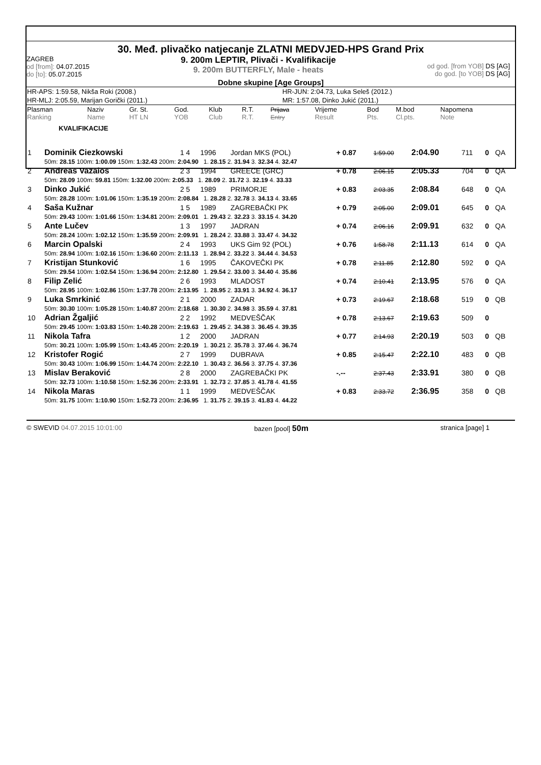30. Međ. plivačko natjecanje ZLATNI MEDVJED-HPS Grand Prix
ZAGREB
od [from]: 04.07.2015
do [to]: 05.07.2015
9. 200m LEPTIR, Plivači - Kvalifikacije
9. 200m BUTTERFLY, Male - heats
od god. [from YOB] DS [AG]
do god. [to YOB] DS [AG]
Dobne skupine [Age Groups]
| HR-APS: 1:59.58, Nikša Roki (2008.) | HR-JUN: 2:04.73, Luka Seleš (2012.) |
| HR-MLJ: 2:05.59, Marijan Gorički (2011.) | MR: 1:57.08, Dinko Jukić (2011.) |
| Plasman Ranking | Naziv Name | Gr. St. HT LN | God. YOB | Klub Club | R.T. R.T. | Prijava Entry | Vrijeme Result | Bod Pts. | M.bod Cl.pts. | Napomena Note |
KVALIFIKACIJE
| 1 | Dominik Ciezkowski | 1 4 | 1996 | Jordan MKS (POL) | + 0.87 | 1:59.00 | 2:04.90 | 711 | 0 | QA |
| | 50m: 28.15 100m: 1:00.09 150m: 1:32.43 200m: 2:04.90 1. 28.15 2. 31.94 3. 32.34 4. 32.47 | | | | | | | | | |
| 2 | Andreas Vazaios | 2 3 | 1994 | GREECE (GRC) | + 0.78 | 2:06.15 | 2:05.33 | 704 | 0 | QA |
| | 50m: 28.09 100m: 59.81 150m: 1:32.00 200m: 2:05.33 1. 28.09 2. 31.72 3. 32.19 4. 33.33 | | | | | | | | | |
| 3 | Dinko Jukić | 2 5 | 1989 | PRIMORJE | + 0.83 | 2:03.35 | 2:08.84 | 648 | 0 | QA |
| | 50m: 28.28 100m: 1:01.06 150m: 1:35.19 200m: 2:08.84 1. 28.28 2. 32.78 3. 34.13 4. 33.65 | | | | | | | | | |
| 4 | Saša Kužnar | 1 5 | 1989 | ZAGREBAČKI PK | + 0.79 | 2:05.00 | 2:09.01 | 645 | 0 | QA |
| | 50m: 29.43 100m: 1:01.66 150m: 1:34.81 200m: 2:09.01 1. 29.43 2. 32.23 3. 33.15 4. 34.20 | | | | | | | | | |
| 5 | Ante Lučev | 1 3 | 1997 | JADRAN | + 0.74 | 2:06.16 | 2:09.91 | 632 | 0 | QA |
| | 50m: 28.24 100m: 1:02.12 150m: 1:35.59 200m: 2:09.91 1. 28.24 2. 33.88 3. 33.47 4. 34.32 | | | | | | | | | |
| 6 | Marcin Opalski | 2 4 | 1993 | UKS Gim 92 (POL) | + 0.76 | 1:58.78 | 2:11.13 | 614 | 0 | QA |
| | 50m: 28.94 100m: 1:02.16 150m: 1:36.60 200m: 2:11.13 1. 28.94 2. 33.22 3. 34.44 4. 34.53 | | | | | | | | | |
| 7 | Kristijan Stunković | 1 6 | 1995 | ČAKOVEČKI PK | + 0.78 | 2:11.85 | 2:12.80 | 592 | 0 | QA |
| | 50m: 29.54 100m: 1:02.54 150m: 1:36.94 200m: 2:12.80 1. 29.54 2. 33.00 3. 34.40 4. 35.86 | | | | | | | | | |
| 8 | Filip Zelić | 2 6 | 1993 | MLADOST | + 0.74 | 2:10.41 | 2:13.95 | 576 | 0 | QA |
| | 50m: 28.95 100m: 1:02.86 150m: 1:37.78 200m: 2:13.95 1. 28.95 2. 33.91 3. 34.92 4. 36.17 | | | | | | | | | |
| 9 | Luka Smrkinić | 2 1 | 2000 | ZADAR | + 0.73 | 2:19.67 | 2:18.68 | 519 | 0 | QB |
| | 50m: 30.30 100m: 1:05.28 150m: 1:40.87 200m: 2:18.68 1. 30.30 2. 34.98 3. 35.59 4. 37.81 | | | | | | | | | |
| 10 | Adrian Žgaljić | 2 2 | 1992 | MEDVEŠČAK | + 0.78 | 2:13.67 | 2:19.63 | 509 | 0 | |
| | 50m: 29.45 100m: 1:03.83 150m: 1:40.28 200m: 2:19.63 1. 29.45 2. 34.38 3. 36.45 4. 39.35 | | | | | | | | | |
| 11 | Nikola Tafra | 1 2 | 2000 | JADRAN | + 0.77 | 2:14.93 | 2:20.19 | 503 | 0 | QB |
| | 50m: 30.21 100m: 1:05.99 150m: 1:43.45 200m: 2:20.19 1. 30.21 2. 35.78 3. 37.46 4. 36.74 | | | | | | | | | |
| 12 | Kristofer Rogić | 2 7 | 1999 | DUBRAVA | + 0.85 | 2:15.47 | 2:22.10 | 483 | 0 | QB |
| | 50m: 30.43 100m: 1:06.99 150m: 1:44.74 200m: 2:22.10 1. 30.43 2. 36.56 3. 37.75 4. 37.36 | | | | | | | | | |
| 13 | Mislav Beraković | 2 8 | 2000 | ZAGREBAČKI PK | -.-- | 2:37.43 | 2:33.91 | 380 | 0 | QB |
| | 50m: 32.73 100m: 1:10.58 150m: 1:52.36 200m: 2:33.91 1. 32.73 2. 37.85 3. 41.78 4. 41.55 | | | | | | | | | |
| 14 | Nikola Maras | 1 1 | 1999 | MEDVEŠČAK | + 0.83 | 2:33.72 | 2:36.95 | 358 | 0 | QB |
| | 50m: 31.75 100m: 1:10.90 150m: 1:52.73 200m: 2:36.95 1. 31.75 2. 39.15 3. 41.83 4. 44.22 | | | | | | | | | |
© SWEVID 04.07.2015 10:01:00 bazen [pool] 50m stranica [page] 1